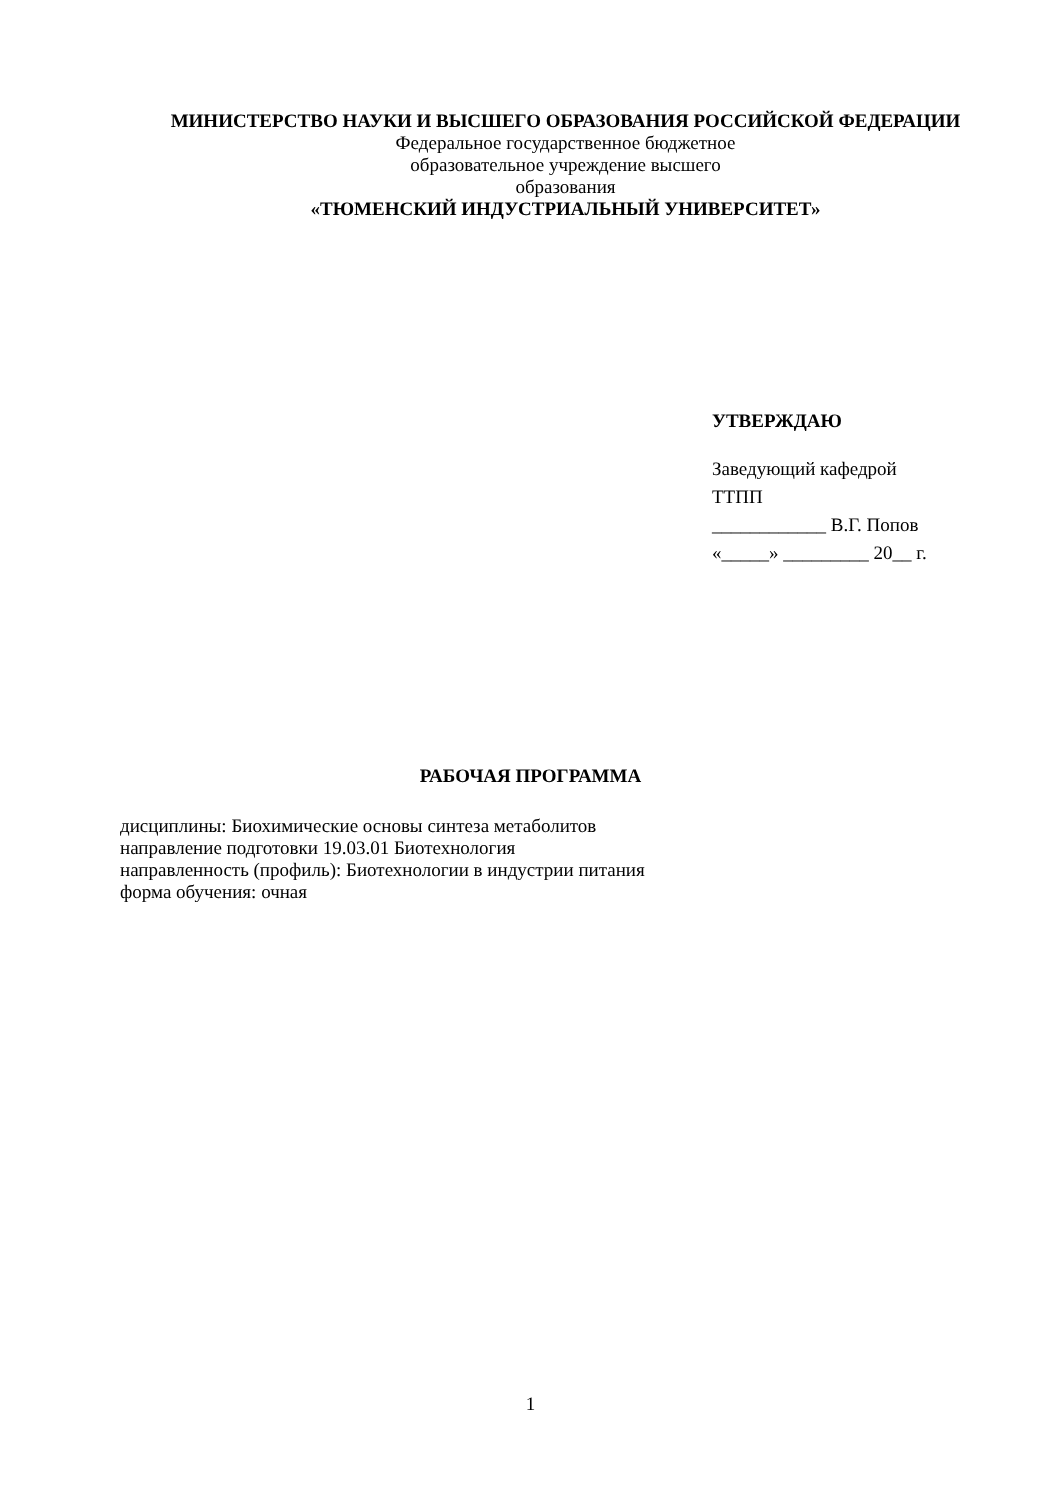МИНИСТЕРСТВО НАУКИ И ВЫСШЕГО ОБРАЗОВАНИЯ РОССИЙСКОЙ ФЕДЕРАЦИИ
Федеральное государственное бюджетное
образовательное учреждение высшего
образования
«ТЮМЕНСКИЙ ИНДУСТРИАЛЬНЫЙ УНИВЕРСИТЕТ»
УТВЕРЖДАЮ
Заведующий кафедрой
ТТПП
____________ В.Г. Попов
«_____» _________ 20__ г.
РАБОЧАЯ ПРОГРАММА
дисциплины: Биохимические основы синтеза метаболитов
направление подготовки 19.03.01 Биотехнология
направленность (профиль): Биотехнологии в индустрии питания
форма обучения: очная
1